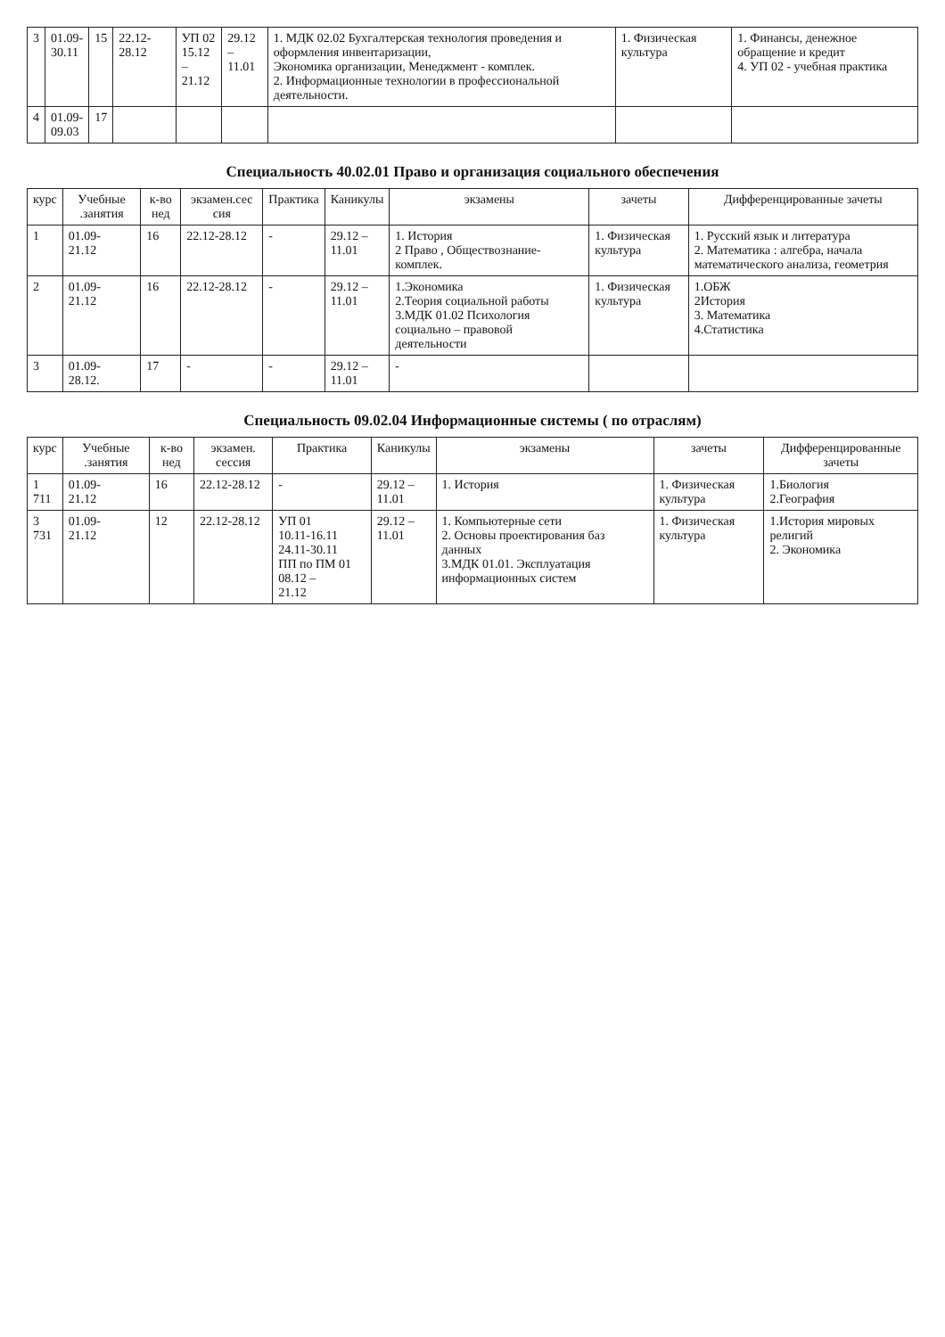| 3 | 01.09- 30.11 | 15 | 22.12-28.12 | УП 02 15.12 – 21.12 | 29.12 – 11.01 | 1. МДК 02.02 Бухгалтерская технология проведения и оформления инвентаризации, Экономика организации, Менеджмент - комплек. 2. Информационные технологии в профессиональной деятельности. | 1. Физическая культура | 1. Финансы, денежное обращение и кредит 4. УП 02 - учебная практика |
| 4 | 01.09- 09.03 | 17 | | | | | | |
Специальность 40.02.01 Право и организация социального обеспечения
| курс | Учебные .занятия | к-во нед | экзамен.сес сия | Практика | Каникулы | экзамены | зачеты | Дифференцированные зачеты |
| --- | --- | --- | --- | --- | --- | --- | --- | --- |
| 1 | 01.09- 21.12 | 16 | 22.12-28.12 | - | 29.12 – 11.01 | 1. История 2 Право , Обществознание- комплек. | 1. Физическая культура | 1. Русский язык и литература 2. Математика : алгебра, начала математического анализа, геометрия |
| 2 | 01.09- 21.12 | 16 | 22.12-28.12 | - | 29.12 – 11.01 | 1.Экономика 2.Теория социальной работы 3.МДК 01.02 Психология социально – правовой деятельности | 1. Физическая культура | 1.ОБЖ 2История 3. Математика 4.Статистика |
| 3 | 01.09- 28.12. | 17 | - | - | 29.12 – 11.01 | - | | |
Специальность 09.02.04 Информационные системы ( по отраслям)
| курс | Учебные .занятия | к-во нед | экзамен. сессия | Практика | Каникулы | экзамены | зачеты | Дифференцированные зачеты |
| --- | --- | --- | --- | --- | --- | --- | --- | --- |
| 1 711 | 01.09- 21.12 | 16 | 22.12-28.12 | - | 29.12 – 11.01 | 1. История | 1. Физическая культура | 1.Биология 2.География |
| 3 731 | 01.09- 21.12 | 12 | 22.12-28.12 | УП 01 10.11-16.11 24.11-30.11 ПП по ПМ 01 08.12 – 21.12 | 29.12 – 11.01 | 1. Компьютерные сети 2. Основы проектирования баз данных 3.МДК 01.01. Эксплуатация информационных систем | 1. Физическая культура | 1.История мировых религий 2. Экономика |